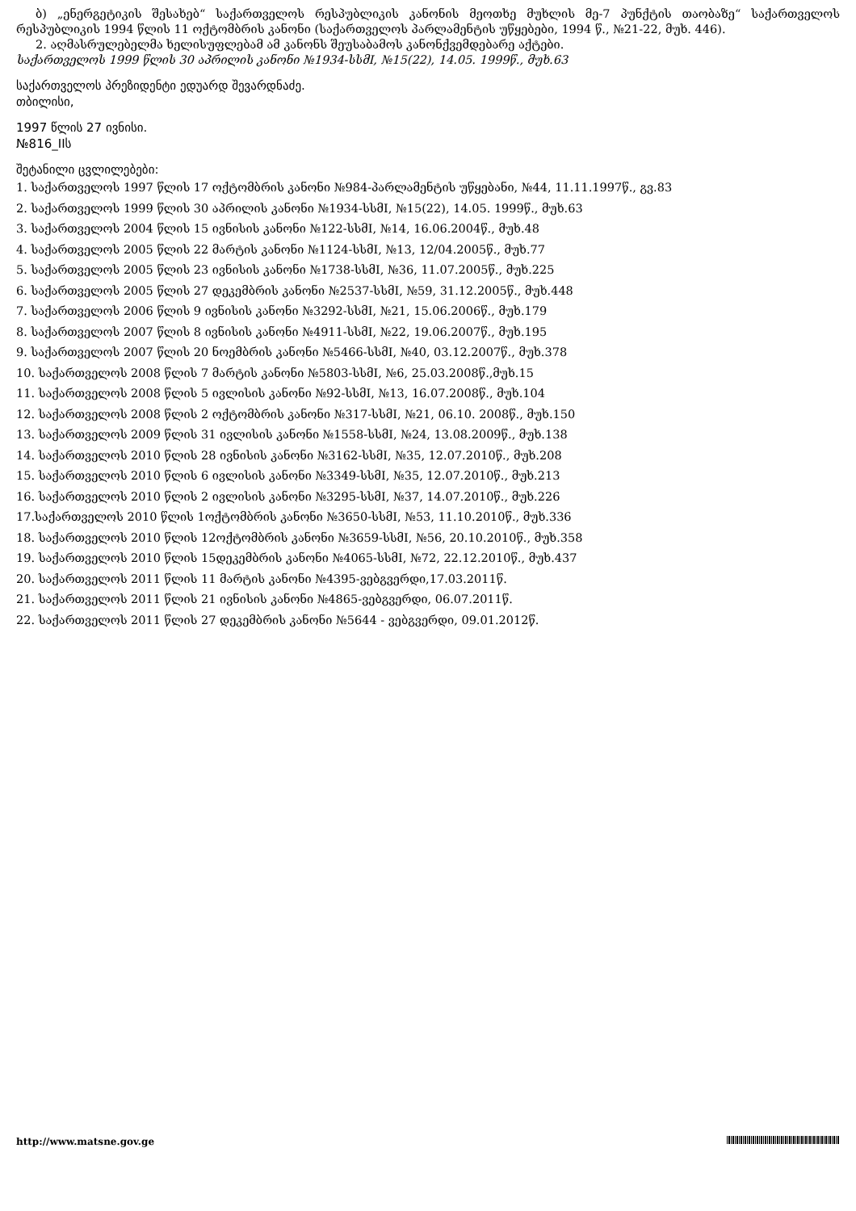ბ) „ენერგეტიკის შესახებ“ საქართველოს რესპუბლიკის კანონის მეოთხე მუხლის მე-7 პუნქტის თაობაზე“ საქართველოს რესპუბლიკის 1994 წლის 11 ოქტომბრის კანონი (საქართველოს პარლამენტის უწყებები, 1994 წ., №21-22, მუხ. 446).
2. აღმასრულებელმა ხელისუფლებამ ამ კანონს შეუსაბამოს კანონქვემდებარე აქტები.
საქართველოს 1999 წლის 30 აპრილის კანონი №1934-სსმI, №15(22), 14.05. 1999წ., მუხ.63
საქართველოს პრეზიდენტი ედუარდ შევარდნაძე.
თბილისი,
1997 წლის 27 ივნისი.
№816_IIს
შეტანილი ცვლილებები:
1. საქართველოს 1997 წლის 17 ოქტომბრის კანონი №984-პარლამენტის უწყებანი, №44, 11.11.1997წ., გვ.83
2. საქართველოს 1999 წლის 30 აპრილის კანონი №1934-სსმI, №15(22), 14.05. 1999წ., მუხ.63
3. საქართველოს 2004 წლის 15 ივნისის კანონი №122-სსმI, №14, 16.06.2004წ., მუხ.48
4. საქართველოს 2005 წლის 22 მარტის კანონი №1124-სსმI, №13, 12/04.2005წ., მუხ.77
5. საქართველოს 2005 წლის 23 ივნისის კანონი №1738-სსმI, №36, 11.07.2005წ., მუხ.225
6. საქართველოს 2005 წლის 27 დეკემბრის კანონი №2537-სსმI, №59, 31.12.2005წ., მუხ.448
7. საქართველოს 2006 წლის 9 ივნისის კანონი №3292-სსმI, №21, 15.06.2006წ., მუხ.179
8. საქართველოს 2007 წლის 8 ივნისის კანონი №4911-სსმI, №22, 19.06.2007წ., მუხ.195
9. საქართველოს 2007 წლის 20 ნოემბრის კანონი №5466-სსმI, №40, 03.12.2007წ., მუხ.378
10. საქართველოს 2008 წლის 7 მარტის კანონი №5803-სსმI, №6, 25.03.2008წ.,მუხ.15
11. საქართველოს 2008 წლის 5 ივლისის კანონი №92-სსმI, №13, 16.07.2008წ., მუხ.104
12. საქართველოს 2008 წლის 2 ოქტომბრის კანონი №317-სსმI, №21, 06.10. 2008წ., მუხ.150
13. საქართველოს 2009 წლის 31 ივლისის კანონი №1558-სსმI, №24, 13.08.2009წ., მუხ.138
14. საქართველოს 2010 წლის 28 ივნისის კანონი №3162-სსმI, №35, 12.07.2010წ., მუხ.208
15. საქართველოს 2010 წლის 6 ივლისის კანონი №3349-სსმI, №35, 12.07.2010წ., მუხ.213
16. საქართველოს 2010 წლის 2 ივლისის კანონი №3295-სსმI, №37, 14.07.2010წ., მუხ.226
17.საქართველოს 2010 წლის 1ოქტომბრის კანონი №3650-სსმI, №53, 11.10.2010წ., მუხ.336
18. საქართველოს 2010 წლის 12ოქტომბრის კანონი №3659-სსმI, №56, 20.10.2010წ., მუხ.358
19. საქართველოს 2010 წლის 15დეკემბრის კანონი №4065-სსმI, №72, 22.12.2010წ., მუხ.437
20. საქართველოს 2011 წლის 11 მარტის კანონი №4395-ვებგვერდი,17.03.2011წ.
21. საქართველოს 2011 წლის 21 ივნისის კანონი №4865-ვებგვერდი, 06.07.2011წ.
22. საქართველოს 2011 წლის 27 დეკემბრის კანონი №5644 - ვებგვერდი, 09.01.2012წ.
http://www.matsne.gov.ge